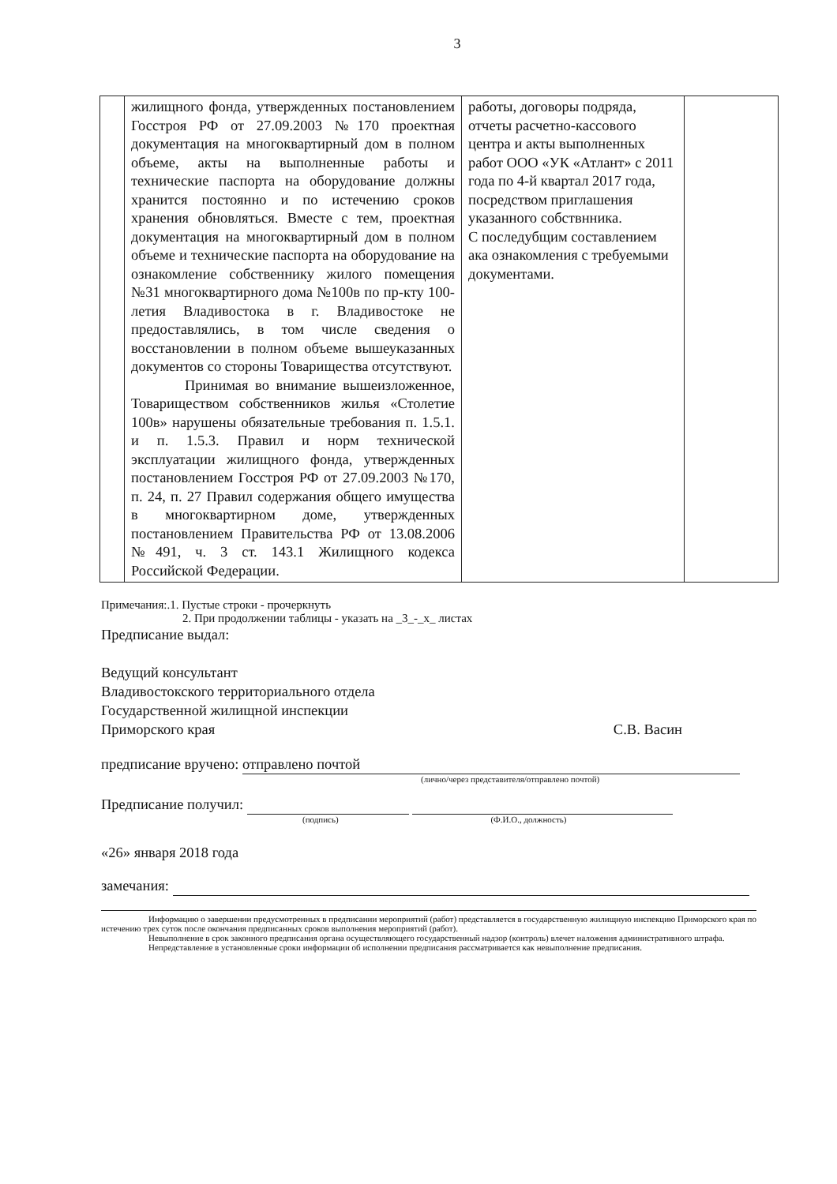3
| | жилищного фонда, утвержденных постановлением Госстроя РФ от 27.09.2003 №170 проектная документация на многоквартирный дом в полном объеме, акты на выполненные работы и технические паспорта на оборудование должны хранится постоянно и по истечению сроков хранения обновляться. Вместе с тем, проектная документация на многоквартирный дом в полном объеме и технические паспорта на оборудование на ознакомление собственнику жилого помещения №31 многоквартирного дома №100в по пр-кту 100-летия Владивостока в г. Владивостоке не предоставлялись, в том числе сведения о восстановлении в полном объеме вышеуказанных документов со стороны Товарищества отсутствуют. Принимая во внимание вышеизложенное, Товариществом собственников жилья «Столетие 100в» нарушены обязательные требования п. 1.5.1. и п. 1.5.3. Правил и норм технической эксплуатации жилищного фонда, утвержденных постановлением Госстроя РФ от 27.09.2003 №170, п. 24, п. 27 Правил содержания общего имущества в многоквартирном доме, утвержденных постановлением Правительства РФ от 13.08.2006 №491, ч. 3 ст. 143.1 Жилищного кодекса Российской Федерации. | работы, договоры подряда, отчеты расчетно-кассового центра и акты выполненных работ ООО «УК «Атлант» с 2011 года по 4-й квартал 2017 года, посредством приглашения указанного собствнника. С последубщим составлением ака ознакомления с требуемыми документами. | |
Примечания:.1. Пустые строки - прочеркнуть
2. При продолжении таблицы - указать на _3_-_х_ листах
Предписание выдал:
Ведущий консультант
Владивостокского территориального отдела
Государственной жилищной инспекции
Приморского края С.В. Васин
предписание вручено: отправлено почтой
(лично/через представителя/отправлено почтой)
Предписание получил:
(подпись) (Ф.И.О., должность)
«26» января 2018 года
замечания:
Информацию о завершении предусмотренных в предписании мероприятий (работ) представляется в государственную жилищную инспекцию Приморского края по истечению трех суток после окончания предписанных сроков выполнения мероприятий (работ).
Невыполнение в срок законного предписания органа осуществляющего государственный надзор (контроль) влечет наложения административного штрафа.
Непредставление в установленные сроки информации об исполнении предписания рассматривается как невыполнение предписания.